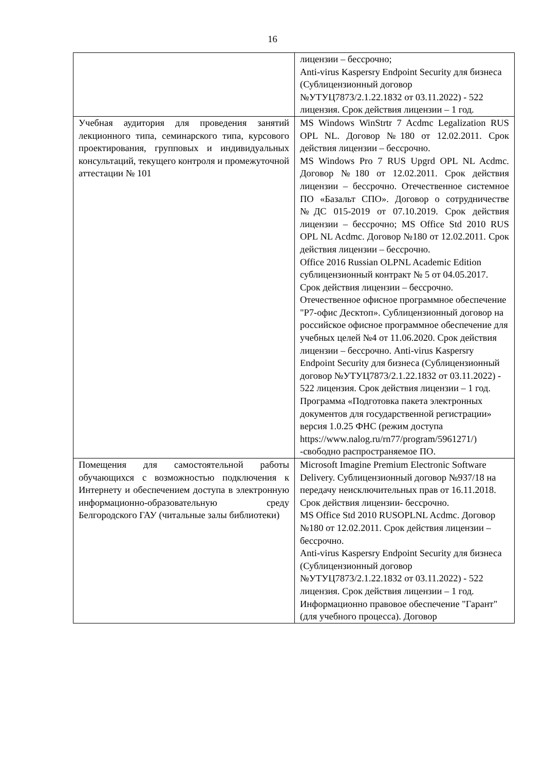16
| | лицензии – бессрочно; Anti-virus Kaspersry Endpoint Security для бизнеса (Сублицензионный договор №УТУЦ7873/2.1.22.1832 от 03.11.2022) - 522 лицензия. Срок действия лицензии – 1 год. |
| Учебная аудитория для проведения занятий лекционного типа, семинарского типа, курсового проектирования, групповых и индивидуальных консультаций, текущего контроля и промежуточной аттестации № 101 | MS Windows WinStrtr 7 Acdmc Legalization RUS OPL NL. Договор №180 от 12.02.2011. Срок действия лицензии – бессрочно. MS Windows Pro 7 RUS Upgrd OPL NL Acdmc. Договор №180 от 12.02.2011. Срок действия лицензии – бессрочно. Отечественное системное ПО «Базальт СПО». Договор о сотрудничестве №ДС 015-2019 от 07.10.2019. Срок действия лицензии – бессрочно; MS Office Std 2010 RUS OPL NL Acdmc. Договор №180 от 12.02.2011. Срок действия лицензии – бессрочно. Office 2016 Russian OLPNL Academic Edition сублицензионный контракт № 5 от 04.05.2017. Срок действия лицензии – бессрочно. Отечественное офисное программное обеспечение "Р7-офис Десктоп». Сублицензионный договор на российское офисное программное обеспечение для учебных целей №4 от 11.06.2020. Срок действия лицензии – бессрочно. Anti-virus Kaspersry Endpoint Security для бизнеса (Сублицензионный договор №УТУЦ7873/2.1.22.1832 от 03.11.2022) - 522 лицензия. Срок действия лицензии – 1 год. Программа «Подготовка пакета электронных документов для государственной регистрации» версия 1.0.25 ФНС (режим доступа https://www.nalog.ru/rn77/program/5961271/) -свободно распространяемое ПО. |
| Помещения для самостоятельной работы обучающихся с возможностью подключения к Интернету и обеспечением доступа в электронную информационно-образовательную среду Белгородского ГАУ (читальные залы библиотеки) | Microsoft Imagine Premium Electronic Software Delivery. Сублицензионный договор №937/18 на передачу неисключительных прав от 16.11.2018. Срок действия лицензии- бессрочно. MS Office Std 2010 RUSOPLNL Acdmc. Договор №180 от 12.02.2011. Срок действия лицензии – бессрочно. Anti-virus Kaspersry Endpoint Security для бизнеса (Сублицензионный договор №УТУЦ7873/2.1.22.1832 от 03.11.2022) - 522 лицензия. Срок действия лицензии – 1 год. Информационно правовое обеспечение "Гарант" (для учебного процесса). Договор |